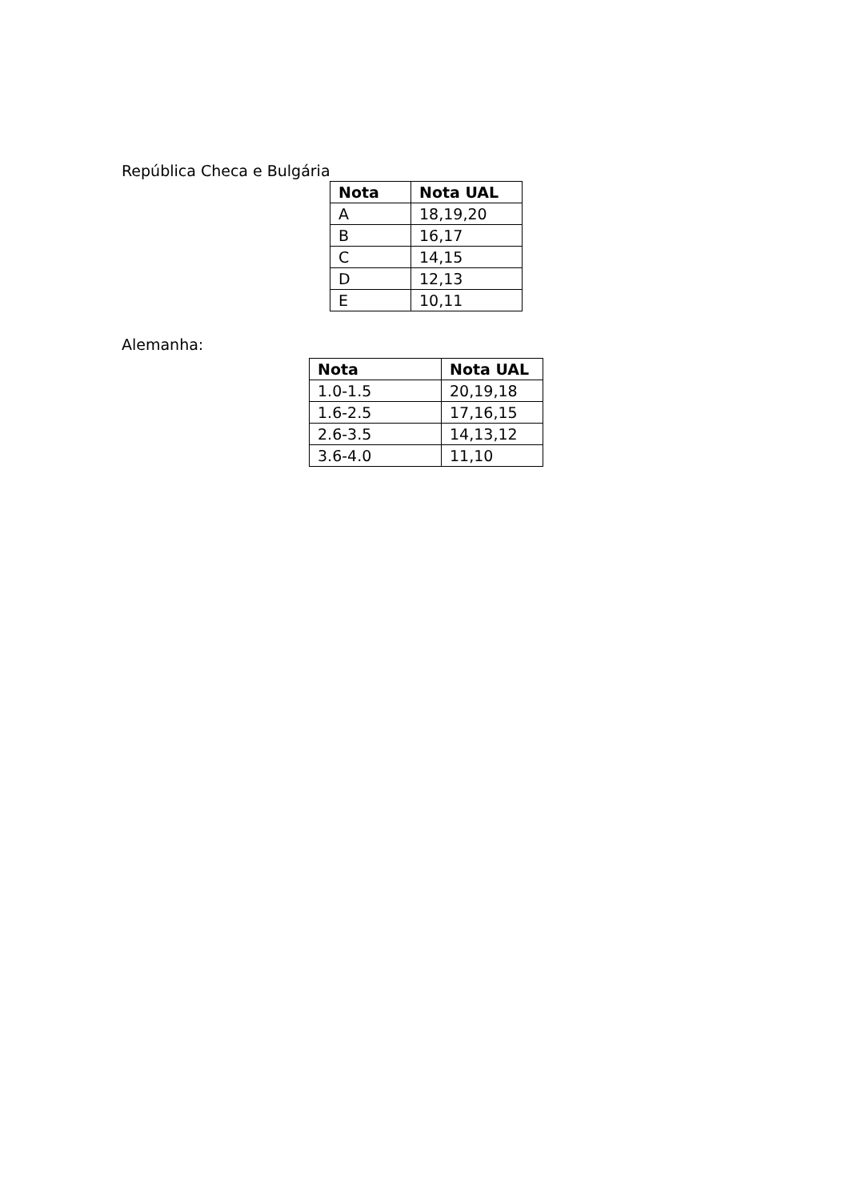República Checa e Bulgária
| Nota | Nota UAL |
| --- | --- |
| A | 18,19,20 |
| B | 16,17 |
| C | 14,15 |
| D | 12,13 |
| E | 10,11 |
Alemanha:
| Nota | Nota UAL |
| --- | --- |
| 1.0-1.5 | 20,19,18 |
| 1.6-2.5 | 17,16,15 |
| 2.6-3.5 | 14,13,12 |
| 3.6-4.0 | 11,10 |